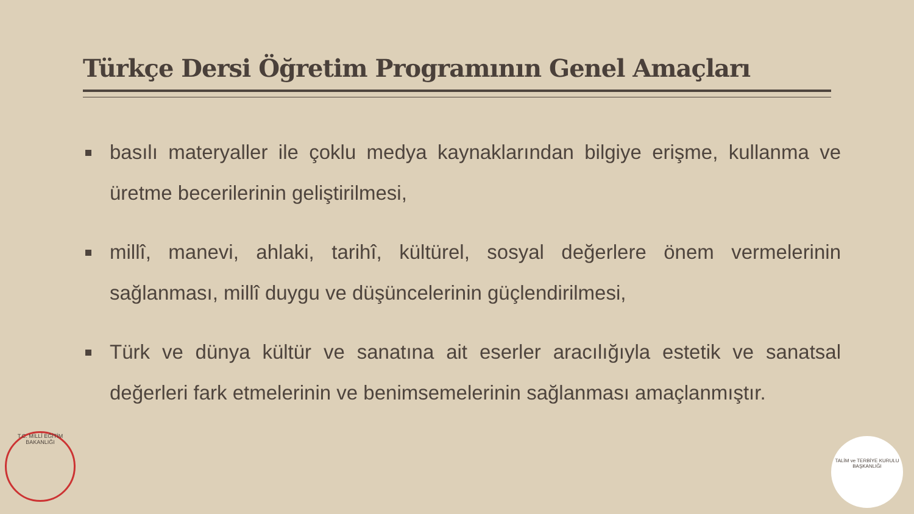Türkçe Dersi Öğretim Programının Genel Amaçları
basılı materyaller ile çoklu medya kaynaklarından bilgiye erişme, kullanma ve üretme becerilerinin geliştirilmesi,
millî, manevi, ahlaki, tarihî, kültürel, sosyal değerlere önem vermelerinin sağlanması, millî duygu ve düşüncelerinin güçlendirilmesi,
Türk ve dünya kültür ve sanatına ait eserler aracılığıyla estetik ve sanatsal değerleri fark etmelerinin ve benimsemelerinin sağlanması amaçlanmıştır.
T.C. MİLLÎ EĞİTİM BAKANLIĞI
TALİM ve TERBİYE KURULU BAŞKANLIĞI